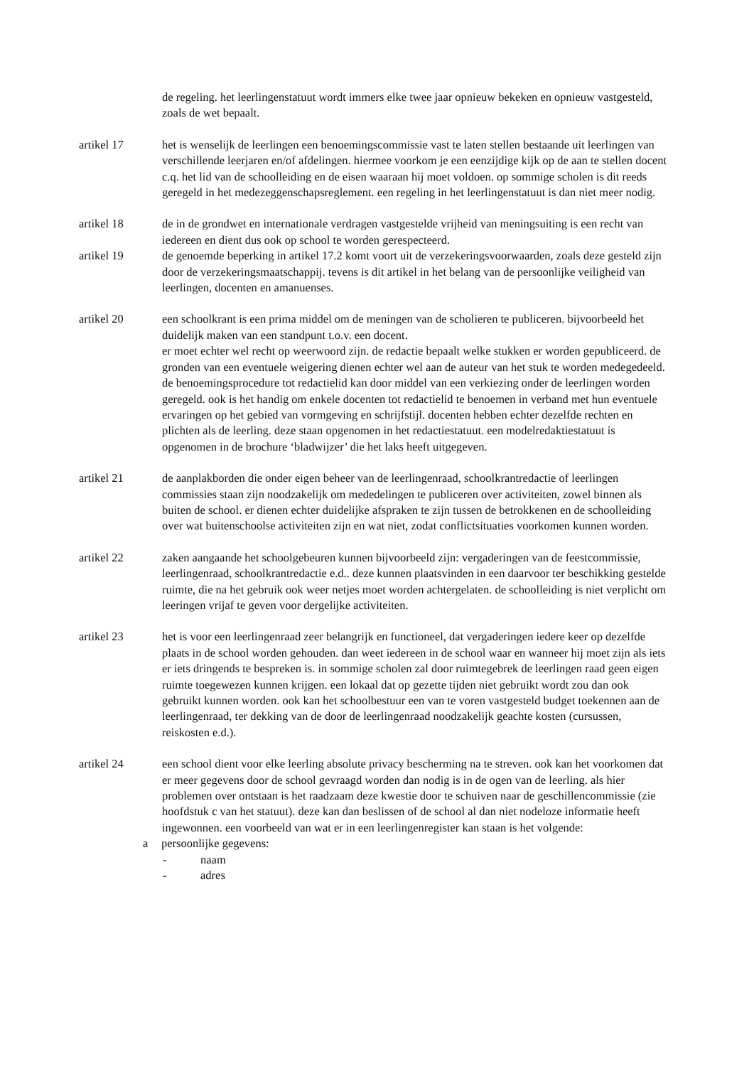de regeling. het leerlingenstatuut wordt immers elke twee jaar opnieuw bekeken en opnieuw vastgesteld, zoals de wet bepaalt.
artikel 17 het is wenselijk de leerlingen een benoemingscommissie vast te laten stellen bestaande uit leerlingen van verschillende leerjaren en/of afdelingen. hiermee voorkom je een eenzijdige kijk op de aan te stellen docent c.q. het lid van de schoolleiding en de eisen waaraan hij moet voldoen. op sommige scholen is dit reeds geregeld in het medezeggenschapsreglement. een regeling in het leerlingenstatuut is dan niet meer nodig.
artikel 18 de in de grondwet en internationale verdragen vastgestelde vrijheid van meningsuiting is een recht van iedereen en dient dus ook op school te worden gerespecteerd.
artikel 19 de genoemde beperking in artikel 17.2 komt voort uit de verzekeringsvoorwaarden, zoals deze gesteld zijn door de verzekeringsmaatschappij. tevens is dit artikel in het belang van de persoonlijke veiligheid van leerlingen, docenten en amanuenses.
artikel 20 een schoolkrant is een prima middel om de meningen van de scholieren te publiceren. bijvoorbeeld het duidelijk maken van een standpunt t.o.v. een docent.
er moet echter wel recht op weerwoord zijn. de redactie bepaalt welke stukken er worden gepubliceerd. de gronden van een eventuele weigering dienen echter wel aan de auteur van het stuk te worden medegedeeld. de benoemingsprocedure tot redactielid kan door middel van een verkiezing onder de leerlingen worden geregeld. ook is het handig om enkele docenten tot redactielid te benoemen in verband met hun eventuele ervaringen op het gebied van vormgeving en schrijfstijl. docenten hebben echter dezelfde rechten en plichten als de leerling. deze staan opgenomen in het redactiestatuut. een modelredaktiestatuut is opgenomen in de brochure ‘bladwijzer’ die het laks heeft uitgegeven.
artikel 21 de aanplakborden die onder eigen beheer van de leerlingenraad, schoolkrantredactie of leerlingen commissies staan zijn noodzakelijk om mededelingen te publiceren over activiteiten, zowel binnen als buiten de school. er dienen echter duidelijke afspraken te zijn tussen de betrokkenen en de schoolleiding over wat buitenschoolse activiteiten zijn en wat niet, zodat conflictsituaties voorkomen kunnen worden.
artikel 22 zaken aangaande het schoolgebeuren kunnen bijvoorbeeld zijn: vergaderingen van de feestcommissie, leerlingenraad, schoolkrantredactie e.d.. deze kunnen plaatsvinden in een daarvoor ter beschikking gestelde ruimte, die na het gebruik ook weer netjes moet worden achtergelaten. de schoolleiding is niet verplicht om leeringen vrijaf te geven voor dergelijke activiteiten.
artikel 23 het is voor een leerlingenraad zeer belangrijk en functioneel, dat vergaderingen iedere keer op dezelfde plaats in de school worden gehouden. dan weet iedereen in de school waar en wanneer hij moet zijn als iets er iets dringends te bespreken is. in sommige scholen zal door ruimtegebrek de leerlingen raad geen eigen ruimte toegewezen kunnen krijgen. een lokaal dat op gezette tijden niet gebruikt wordt zou dan ook gebruikt kunnen worden. ook kan het schoolbestuur een van te voren vastgesteld budget toekennen aan de leerlingenraad, ter dekking van de door de leerlingenraad noodzakelijk geachte kosten (cursussen, reiskosten e.d.).
artikel 24 een school dient voor elke leerling absolute privacy bescherming na te streven. ook kan het voorkomen dat er meer gegevens door de school gevraagd worden dan nodig is in de ogen van de leerling. als hier problemen over ontstaan is het raadzaam deze kwestie door te schuiven naar de geschillencommissie (zie hoofdstuk c van het statuut). deze kan dan beslissen of de school al dan niet nodeloze informatie heeft ingewonnen. een voorbeeld van wat er in een leerlingenregister kan staan is het volgende:
a persoonlijke gegevens:
- naam
- adres